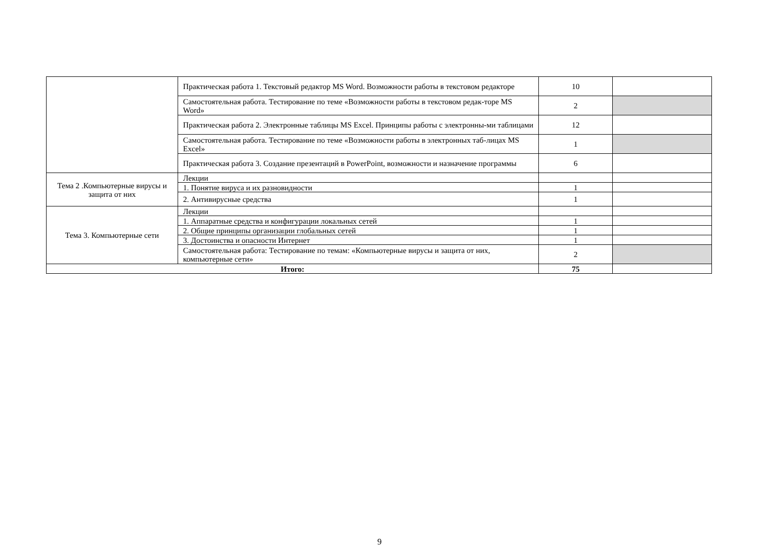| | Практическая работа 1. Текстовый редактор MS Word. Возможности работы в текстовом редакторе | 10 | |
| | Самостоятельная работа. Тестирование по теме «Возможности работы в текстовом редак-торе MS Word» | 2 | |
| | Практическая работа 2. Электронные таблицы MS Excel. Принципы работы с электронны-ми таблицами | 12 | |
| | Самостоятельная работа. Тестирование по теме «Возможности работы в электронных таб-лицах MS Excel» | 1 | |
| | Практическая работа 3. Создание презентаций в PowerPoint, возможности и назначение программы | 6 | |
| Тема 2 .Компьютерные вирусы и защита от них | Лекции | | |
| | 1. Понятие вируса и их разновидности | 1 | |
| | 2. Антивирусные средства | 1 | |
| Тема 3. Компьютерные сети | Лекции | | |
| | 1. Аппаратные средства и конфигурации локальных сетей | 1 | |
| | 2. Общие принципы организации глобальных сетей | 1 | |
| | 3. Достоинства и опасности Интернет | 1 | |
| | Самостоятельная работа: Тестирование по темам: «Компьютерные вирусы и защита от них, компьютерные сети» | 2 | |
| Итого: | | 75 | |
9